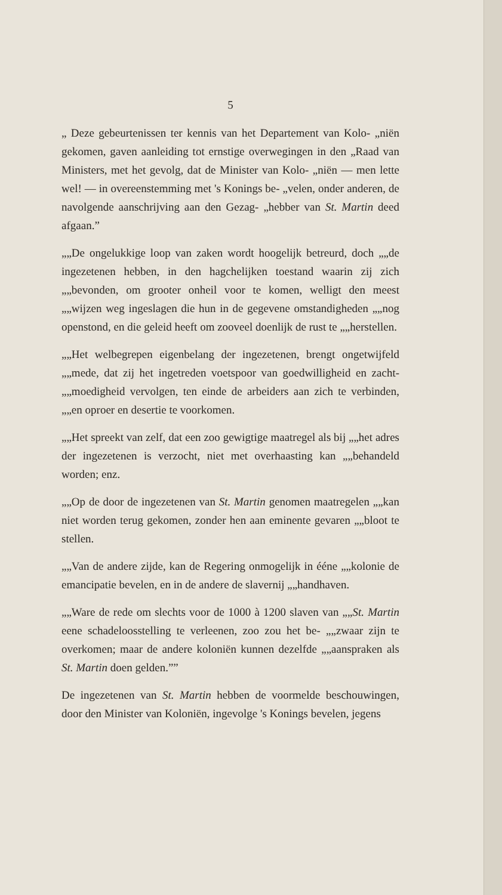5
„ Deze gebeurtenissen ter kennis van het Departement van Kolo- „niën gekomen, gaven aanleiding tot ernstige overwegingen in den „Raad van Ministers, met het gevolg, dat de Minister van Kolo- „niën — men lette wel! — in overeenstemming met 's Konings be- „velen, onder anderen, de navolgende aanschrijving aan den Gezag- „hebber van St. Martin deed afgaan.”
„„De ongelukkige loop van zaken wordt hoogelijk betreurd, doch „„de ingezetenen hebben, in den hagchelijken toestand waarin zij zich „„bevonden, om grooter onheil voor te komen, welligt den meest „„wijzen weg ingeslagen die hun in de gegevene omstandigheden „„nog openstond, en die geleid heeft om zooveel doenlijk de rust te „„herstellen.
„„Het welbegrepen eigenbelang der ingezetenen, brengt ongetwijfeld „„mede, dat zij het ingetreden voetspoor van goedwilligheid en zacht- „„moedigheid vervolgen, ten einde de arbeiders aan zich te verbinden, „„en oproer en desertie te voorkomen.
„„Het spreekt van zelf, dat een zoo gewigtige maatregel als bij „„het adres der ingezetenen is verzocht, niet met overhaasting kan „„behandeld worden; enz.
„„Op de door de ingezetenen van St. Martin genomen maatregelen „„kan niet worden terug gekomen, zonder hen aan eminente gevaren „„bloot te stellen.
„„Van de andere zijde, kan de Regering onmogelijk in ééne „„kolonie de emancipatie bevelen, en in de andere de slavernij „„handhaven.
„„Ware de rede om slechts voor de 1000 à 1200 slaven van „„St. Martin eene schadeloosstelling te verleenen, zoo zou het be- „„zwaar zijn te overkomen; maar de andere koloniën kunnen dezelfde „„aanspraken als St. Martin doen gelden.””
De ingezetenen van St. Martin hebben de voormelde beschouwingen, door den Minister van Koloniën, ingevolge 's Konings bevelen, jegens